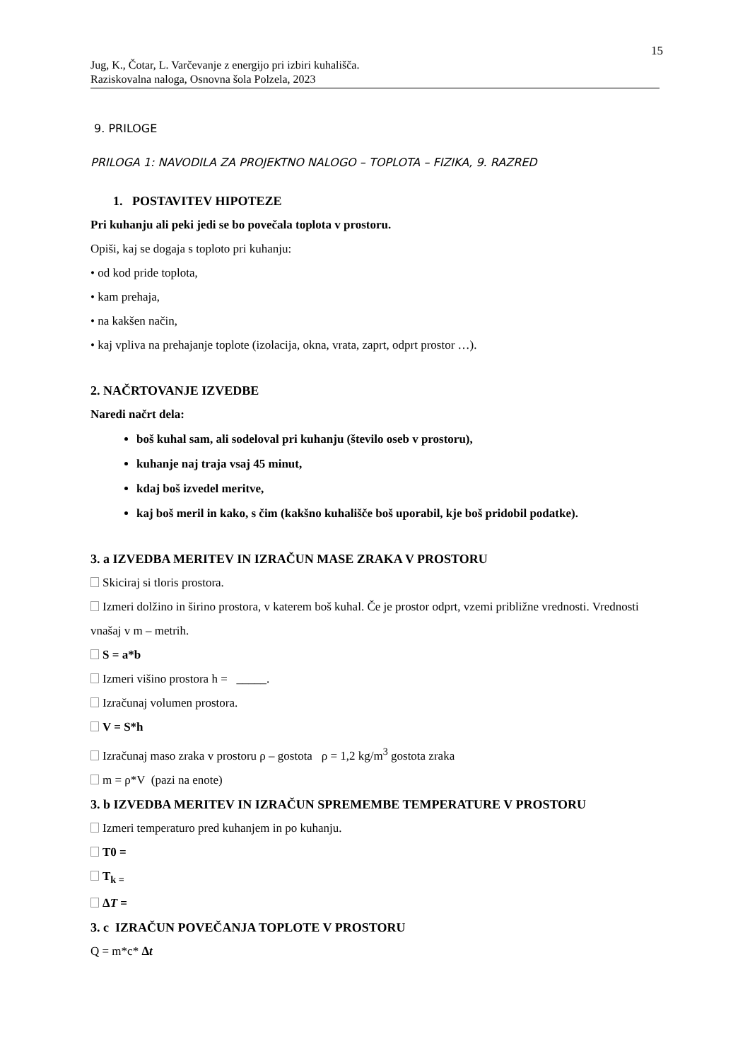15
Jug, K., Čotar, L. Varčevanje z energijo pri izbiri kuhališča.
Raziskovalna naloga, Osnovna šola Polzela, 2023
9. PRILOGE
PRILOGA 1: NAVODILA ZA PROJEKTNO NALOGO – TOPLOTA – FIZIKA, 9. RAZRED
1. POSTAVITEV HIPOTEZE
Pri kuhanju ali peki jedi se bo povečala toplota v prostoru.
Opiši, kaj se dogaja s toploto pri kuhanju:
• od kod pride toplota,
• kam prehaja,
• na kakšen način,
• kaj vpliva na prehajanje toplote (izolacija, okna, vrata, zaprt, odprt prostor …).
2. NAČRTOVANJE IZVEDBE
Naredi načrt dela:
boš kuhal sam, ali sodeloval pri kuhanju (število oseb v prostoru),
kuhanje naj traja vsaj 45 minut,
kdaj boš izvedel meritve,
kaj boš meril in kako, s čim (kakšno kuhališče boš uporabil, kje boš pridobil podatke).
3. a IZVEDBA MERITEV IN IZRAČUN MASE ZRAKA V PROSTORU
Skiciraj si tloris prostora.
Izmeri dolžino in širino prostora, v katerem boš kuhal. Če je prostor odprt, vzemi približne vrednosti. Vrednosti vnašaj v m – metrih.
S = a*b
Izmeri višino prostora h = _____.
Izračunaj volumen prostora.
V = S*h
Izračunaj maso zraka v prostoru ρ – gostota ρ = 1,2 kg/m<sup>3</sup> gostota zraka
m = ρ*V (pazi na enote)
3. b IZVEDBA MERITEV IN IZRAČUN SPREMEMBE TEMPERATURE V PROSTORU
Izmeri temperaturo pred kuhanjem in po kuhanju.
T0 =
T<sub>k =</sub>
ΔT =
3. c IZRAČUN POVEČANJA TOPLOTE V PROSTORU
Q = m*c* Δt